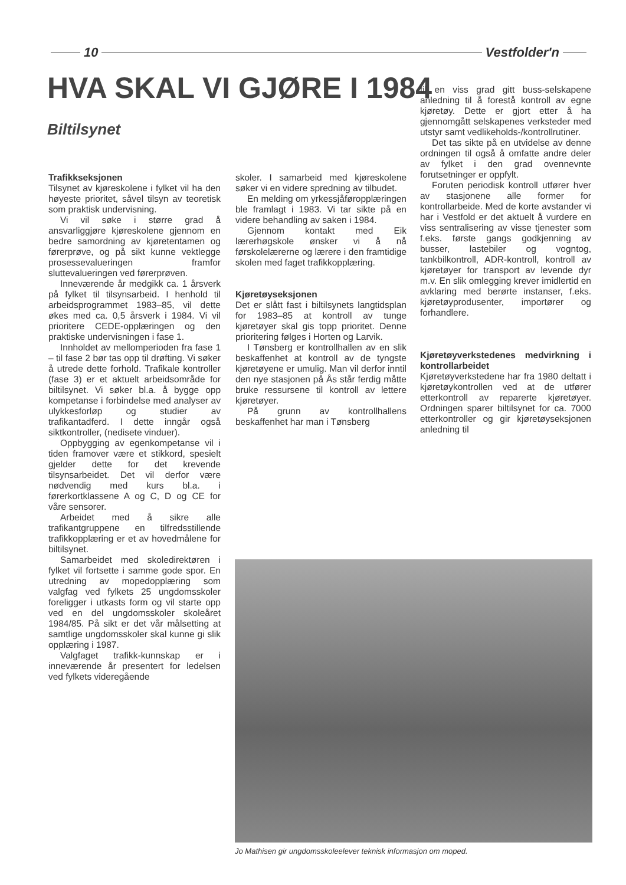10 Vestfolder'n
HVA SKAL VI GJØRE I 1984
Biltilsynet
Trafikkseksjonen
Tilsynet av kjøreskolene i fylket vil ha den høyeste prioritet, såvel tilsyn av teoretisk som praktisk undervisning.
Vi vil søke i større grad å ansvarliggjøre kjøreskolene gjennom en bedre samordning av kjøretentamen og førerprøve, og på sikt kunne vektlegge prosessevalueringen framfor sluttevalueringen ved førerprøven.
Inneværende år medgikk ca. 1 årsverk på fylket til tilsynsarbeid. I henhold til arbeidsprogrammet 1983–85, vil dette økes med ca. 0,5 årsverk i 1984. Vi vil prioritere CEDE-opplæringen og den praktiske undervisningen i fase 1.
Innholdet av mellomperioden fra fase 1 – til fase 2 bør tas opp til drøfting. Vi søker å utrede dette forhold. Trafikale kontroller (fase 3) er et aktuelt arbeidsområde for biltilsynet. Vi søker bl.a. å bygge opp kompetanse i forbindelse med analyser av ulykkesforløp og studier av trafikantadferd. I dette inngår også siktkontroller, (nedisete vinduer).
Oppbygging av egenkompetanse vil i tiden framover være et stikkord, spesielt gjelder dette for det krevende tilsynsarbeidet. Det vil derfor være nødvendig med kurs bl.a. i førerkortklassene A og C, D og CE for våre sensorer.
Arbeidet med å sikre alle trafikantgruppene en tilfredsstillende trafikkopplæring er et av hovedmålene for biltilsynet.
Samarbeidet med skoledirektøren i fylket vil fortsette i samme gode spor. En utredning av mopedopplæring som valgfag ved fylkets 25 ungdomsskoler foreligger i utkasts form og vil starte opp ved en del ungdomsskoler skoleåret 1984/85. På sikt er det vår målsetting at samtlige ungdomsskoler skal kunne gi slik opplæring i 1987.
Valgfaget trafikk-kunnskap er i inneværende år presentert for ledelsen ved fylkets videregående
skoler. I samarbeid med kjøreskolene søker vi en videre spredning av tilbudet.
En melding om yrkessjåføropplæringen ble framlagt i 1983. Vi tar sikte på en videre behandling av saken i 1984.
Gjennom kontakt med Eik lærerhøgskole ønsker vi å nå førskolelærerne og lærere i den framtidige skolen med faget trafikkopplæring.
Kjøretøyseksjonen
Det er slått fast i biltilsynets langtidsplan for 1983–85 at kontroll av tunge kjøretøyer skal gis topp prioritet. Denne prioritering følges i Horten og Larvik.
I Tønsberg er kontrollhallen av en slik beskaffenhet at kontroll av de tyngste kjøretøyene er umulig. Man vil derfor inntil den nye stasjonen på Ås står ferdig måtte bruke ressursene til kontroll av lettere kjøretøyer.
På grunn av kontrollhallens beskaffenhet har man i Tønsberg
til en viss grad gitt buss-selskapene anledning til å forestå kontroll av egne kjøretøy. Dette er gjort etter å ha gjennomgått selskapenes verksteder med utstyr samt vedlikeholds-/kontrollrutiner.
Det tas sikte på en utvidelse av denne ordningen til også å omfatte andre deler av fylket i den grad ovennevnte forutsetninger er oppfylt.
Foruten periodisk kontroll utfører hver av stasjonene alle former for kontrollarbeide. Med de korte avstander vi har i Vestfold er det aktuelt å vurdere en viss sentralisering av visse tjenester som f.eks. første gangs godkjenning av busser, lastebiler og vogntog, tankbilkontroll, ADR-kontroll, kontroll av kjøretøyer for transport av levende dyr m.v. En slik omlegging krever imidlertid en avklaring med berørte instanser, f.eks. kjøretøyprodusenter, importører og forhandlere.
Kjøretøyverkstedenes medvirkning i kontrollarbeidet
Kjøretøyverkstedene har fra 1980 deltatt i kjøretøykontrollen ved at de utfører etterkontroll av reparerte kjøretøyer. Ordningen sparer biltilsynet for ca. 7000 etterkontroller og gir kjøretøyseksjonen anledning til
Jo Mathisen gir ungdomsskoleelever teknisk informasjon om moped.